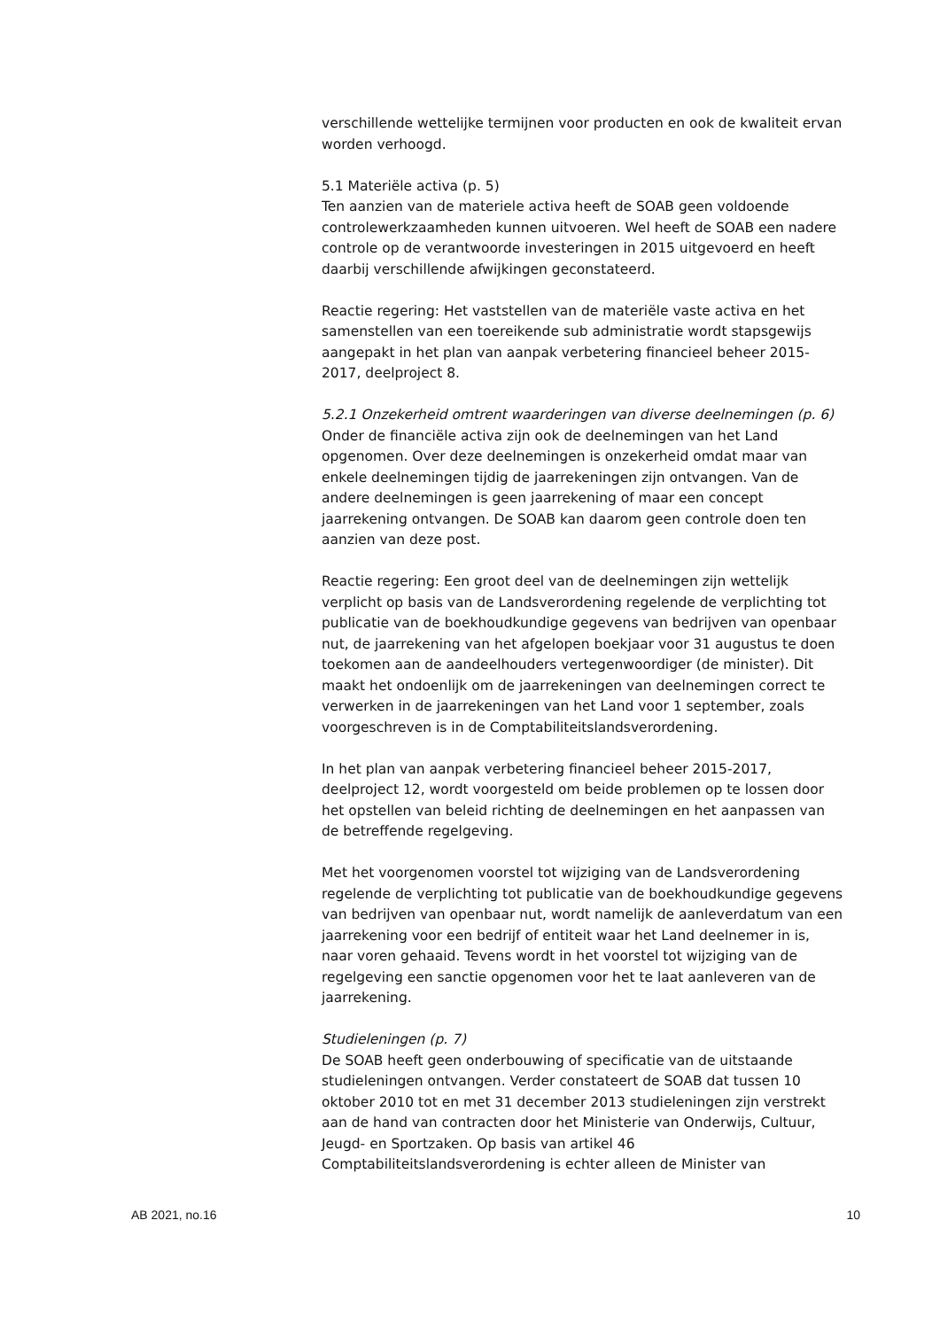verschillende wettelijke termijnen voor producten en ook de kwaliteit ervan worden verhoogd.
5.1 Materiële activa (p. 5)
Ten aanzien van de materiele activa heeft de SOAB geen voldoende controlewerkzaamheden kunnen uitvoeren. Wel heeft de SOAB een nadere controle op de verantwoorde investeringen in 2015 uitgevoerd en heeft daarbij verschillende afwijkingen geconstateerd.
Reactie regering: Het vaststellen van de materiële vaste activa en het samenstellen van een toereikende sub administratie wordt stapsgewijs aangepakt in het plan van aanpak verbetering financieel beheer 2015-2017, deelproject 8.
5.2.1 Onzekerheid omtrent waarderingen van diverse deelnemingen (p. 6)
Onder de financiële activa zijn ook de deelnemingen van het Land opgenomen. Over deze deelnemingen is onzekerheid omdat maar van enkele deelnemingen tijdig de jaarrekeningen zijn ontvangen. Van de andere deelnemingen is geen jaarrekening of maar een concept jaarrekening ontvangen. De SOAB kan daarom geen controle doen ten aanzien van deze post.
Reactie regering: Een groot deel van de deelnemingen zijn wettelijk verplicht op basis van de Landsverordening regelende de verplichting tot publicatie van de boekhoudkundige gegevens van bedrijven van openbaar nut, de jaarrekening van het afgelopen boekjaar voor 31 augustus te doen toekomen aan de aandeelhouders vertegenwoordiger (de minister). Dit maakt het ondoenlijk om de jaarrekeningen van deelnemingen correct te verwerken in de jaarrekeningen van het Land voor 1 september, zoals voorgeschreven is in de Comptabiliteitslandsverordening.
In het plan van aanpak verbetering financieel beheer 2015-2017, deelproject 12, wordt voorgesteld om beide problemen op te lossen door het opstellen van beleid richting de deelnemingen en het aanpassen van de betreffende regelgeving.
Met het voorgenomen voorstel tot wijziging van de Landsverordening regelende de verplichting tot publicatie van de boekhoudkundige gegevens van bedrijven van openbaar nut, wordt namelijk de aanleverdatum van een jaarrekening voor een bedrijf of entiteit waar het Land deelnemer in is, naar voren gehaaid. Tevens wordt in het voorstel tot wijziging van de regelgeving een sanctie opgenomen voor het te laat aanleveren van de jaarrekening.
Studieleningen (p. 7)
De SOAB heeft geen onderbouwing of specificatie van de uitstaande studieleningen ontvangen. Verder constateert de SOAB dat tussen 10 oktober 2010 tot en met 31 december 2013 studieleningen zijn verstrekt aan de hand van contracten door het Ministerie van Onderwijs, Cultuur, Jeugd- en Sportzaken. Op basis van artikel 46 Comptabiliteitslandsverordening is echter alleen de Minister van
AB 2021, no.16 10